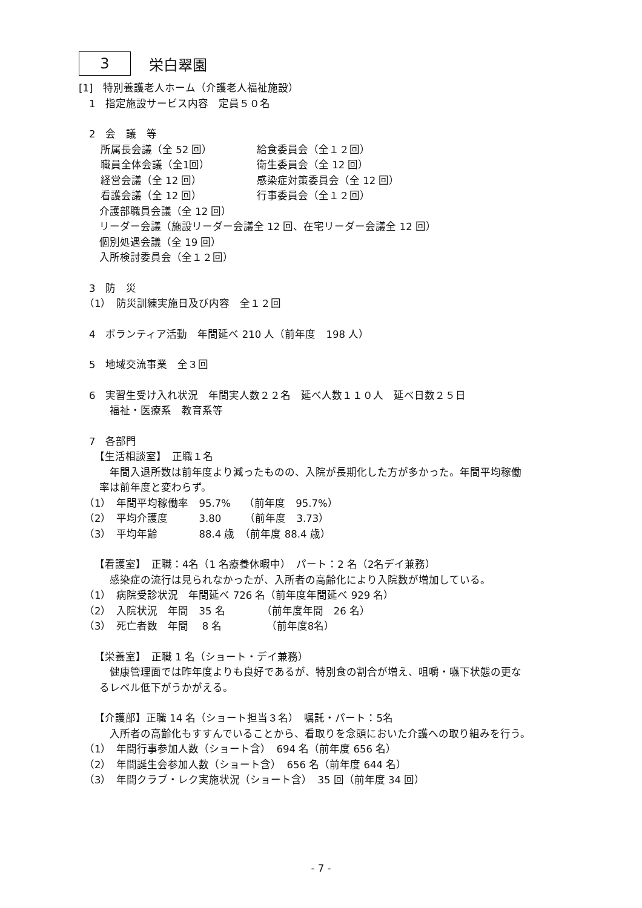3
栄白翠園
[1]　特別養護老人ホーム（介護老人福祉施設）
　1　指定施設サービス内容　定員５０名
　2　会　議　等
所属長会議（全 52 回）
給食委員会（全１２回）
職員全体会議（全1回）
衛生委員会（全 12 回）
経営会議（全 12 回）
感染症対策委員会（全 12 回）
看護会議（全 12 回）
行事委員会（全１２回）
　　介護部職員会議（全 12 回）
　　リーダー会議（施設リーダー会議全 12 回、在宅リーダー会議全 12 回）
　　個別処遇会議（全 19 回）
　　入所検討委員会（全１２回）
　3　防　災
　（1）　防災訓練実施日及び内容　全１２回
　4　ボランティア活動　年間延べ 210 人（前年度　198 人）
　5　地域交流事業　全３回
　6　実習生受け入れ状況　年間実人数２２名　延べ人数１１０人　延べ日数２５日
　　　福祉・医療系　教育系等
　7　各部門
　　【生活相談室】　正職１名
　　　年間入退所数は前年度より減ったものの、入院が長期化した方が多かった。年間平均稼働
　　率は前年度と変わらず。
　（1）　年間平均稼働率　95.7%　 （前年度　95.7%）
　（2）　平均介護度　　　3.80　　 （前年度　3.73）
　（3）　平均年齢　　　　88.4 歳　（前年度 88.4 歳）
　　【看護室】　正職：4名（1 名療養休暇中）　パート：2 名（2名デイ兼務）
　　　感染症の流行は見られなかったが、入所者の高齢化により入院数が増加している。
　（1）　病院受診状況　年間延べ 726 名（前年度年間延べ 929 名）
　（2）　入院状況　年間　35 名　　　　（前年度年間　26 名）
　（3）　死亡者数　年間　 8 名　　　　 （前年度8名）
　　【栄養室】　正職 1 名（ショート・デイ兼務）
　　　健康管理面では昨年度よりも良好であるが、特別食の割合が増え、咀嚼・嚥下状態の更な
　　るレベル低下がうかがえる。
　　【介護部】正職 14 名（ショート担当３名）　嘱託・パート：5名
　　　入所者の高齢化もすすんでいることから、看取りを念頭においた介護への取り組みを行う。
　（1）　年間行事参加人数（ショート含）　694 名（前年度 656 名）
　（2）　年間誕生会参加人数（ショート含）　656 名（前年度 644 名）
　（3）　年間クラブ・レク実施状況（ショート含）　35 回（前年度 34 回）
- 7 -